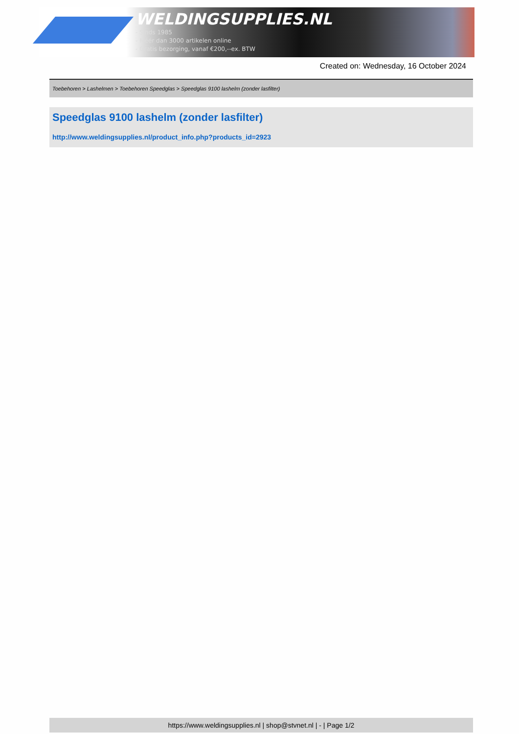WELDINGSUPPLIES.NL
- Sinds 1985
- Méér dan 3000 artikelen online
- Gratis bezorging, vanaf €200,--ex. BTW
Created on: Wednesday, 16 October 2024
Toebehoren > Lashelmen > Toebehoren Speedglas > Speedglas 9100 lashelm (zonder lasfilter)
Speedglas 9100 lashelm (zonder lasfilter)
http://www.weldingsupplies.nl/product_info.php?products_id=2923
https://www.weldingsupplies.nl | shop@stvnet.nl | - | Page 1/2